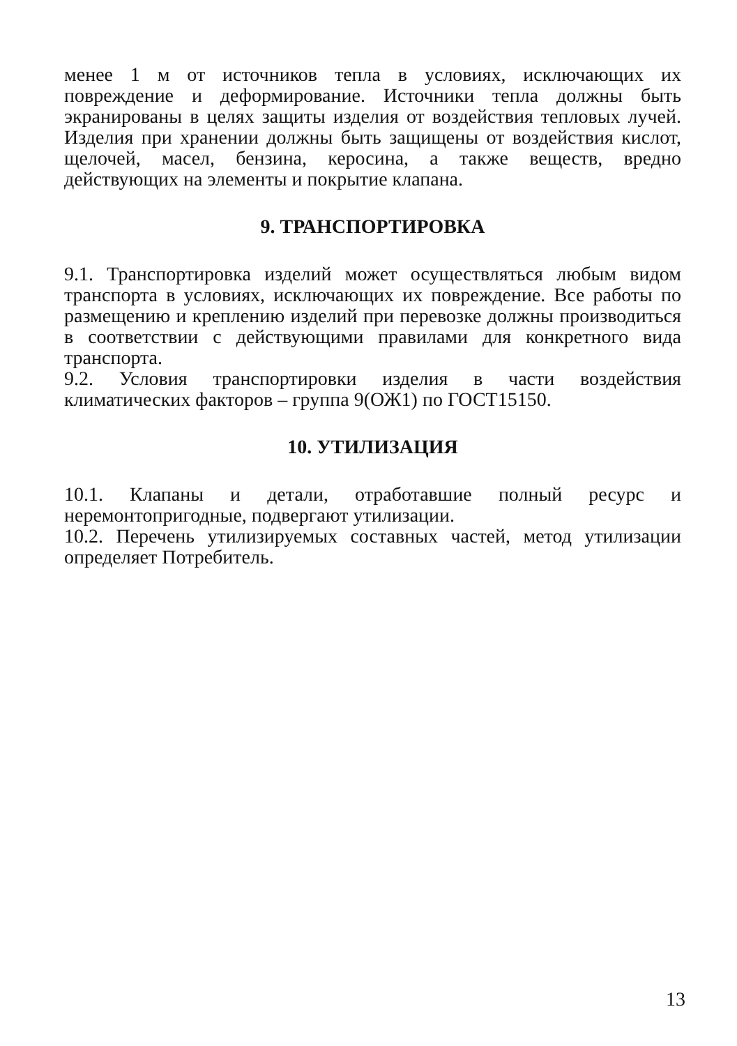менее 1 м от источников тепла в условиях, исключающих их повреждение и деформирование. Источники тепла должны быть экранированы в целях защиты изделия от воздействия тепловых лучей. Изделия при хранении должны быть защищены от воздействия кислот, щелочей, масел, бензина, керосина, а также веществ, вредно действующих на элементы и покрытие клапана.
9. ТРАНСПОРТИРОВКА
9.1. Транспортировка изделий может осуществляться любым видом транспорта в условиях, исключающих их повреждение. Все работы по размещению и креплению изделий при перевозке должны производиться в соответствии с действующими правилами для конкретного вида транспорта.
9.2. Условия транспортировки изделия в части воздействия климатических факторов – группа 9(ОЖ1) по ГОСТ15150.
10. УТИЛИЗАЦИЯ
10.1. Клапаны и детали, отработавшие полный ресурс и неремонтопригодные, подвергают утилизации.
10.2. Перечень утилизируемых составных частей, метод утилизации определяет Потребитель.
13